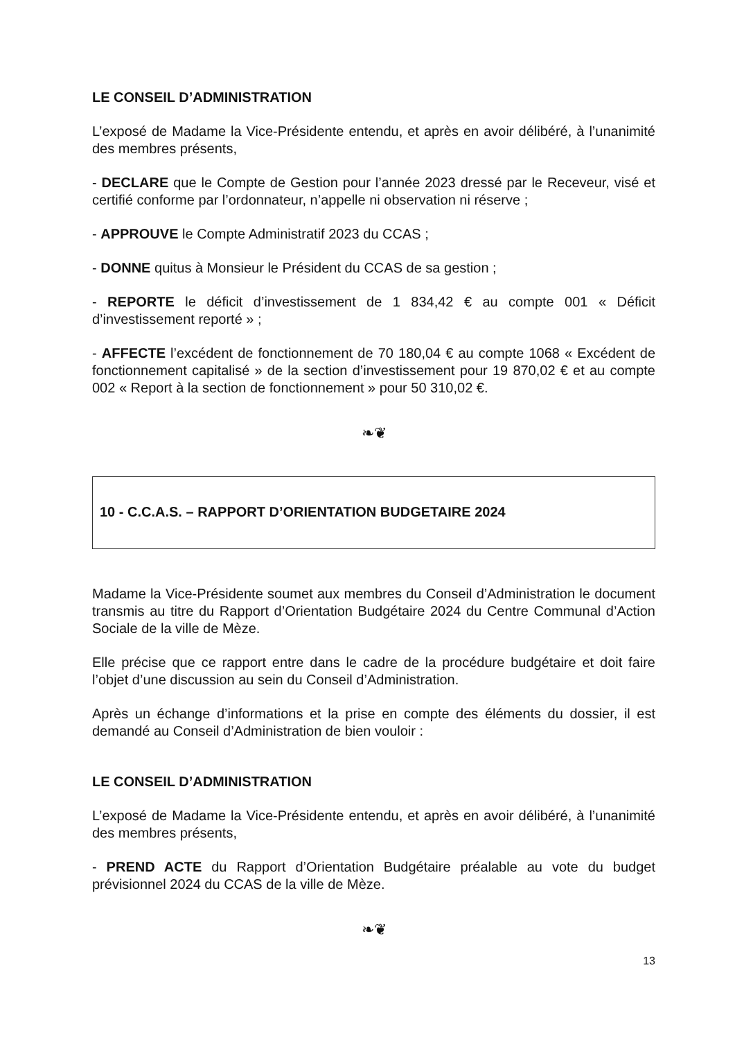LE CONSEIL D’ADMINISTRATION
L’exposé de Madame la Vice-Présidente entendu, et après en avoir délibéré, à l’unanimité des membres présents,
- DECLARE que le Compte de Gestion pour l’année 2023 dressé par le Receveur, visé et certifié conforme par l’ordonnateur, n’appelle ni observation ni réserve ;
- APPROUVE le Compte Administratif 2023 du CCAS ;
- DONNE quitus à Monsieur le Président du CCAS de sa gestion ;
- REPORTE le déficit d’investissement de 1 834,42 € au compte 001 « Déficit d’investissement reporté » ;
- AFFECTE l’excédent de fonctionnement de 70 180,04 € au compte 1068 « Excédent de fonctionnement capitalisé » de la section d’investissement pour 19 870,02 € et au compte 002 « Report à la section de fonctionnement » pour 50 310,02 €.
❧❦
10 - C.C.A.S. – RAPPORT D’ORIENTATION BUDGETAIRE 2024
Madame la Vice-Présidente soumet aux membres du Conseil d’Administration le document transmis au titre du Rapport d’Orientation Budgétaire 2024 du Centre Communal d’Action Sociale de la ville de Mèze.
Elle précise que ce rapport entre dans le cadre de la procédure budgétaire et doit faire l’objet d’une discussion au sein du Conseil d’Administration.
Après un échange d’informations et la prise en compte des éléments du dossier, il est demandé au Conseil d’Administration de bien vouloir :
LE CONSEIL D’ADMINISTRATION
L’exposé de Madame la Vice-Présidente entendu, et après en avoir délibéré, à l’unanimité des membres présents,
- PREND ACTE du Rapport d’Orientation Budgétaire préalable au vote du budget prévisionnel 2024 du CCAS de la ville de Mèze.
❧❦
13